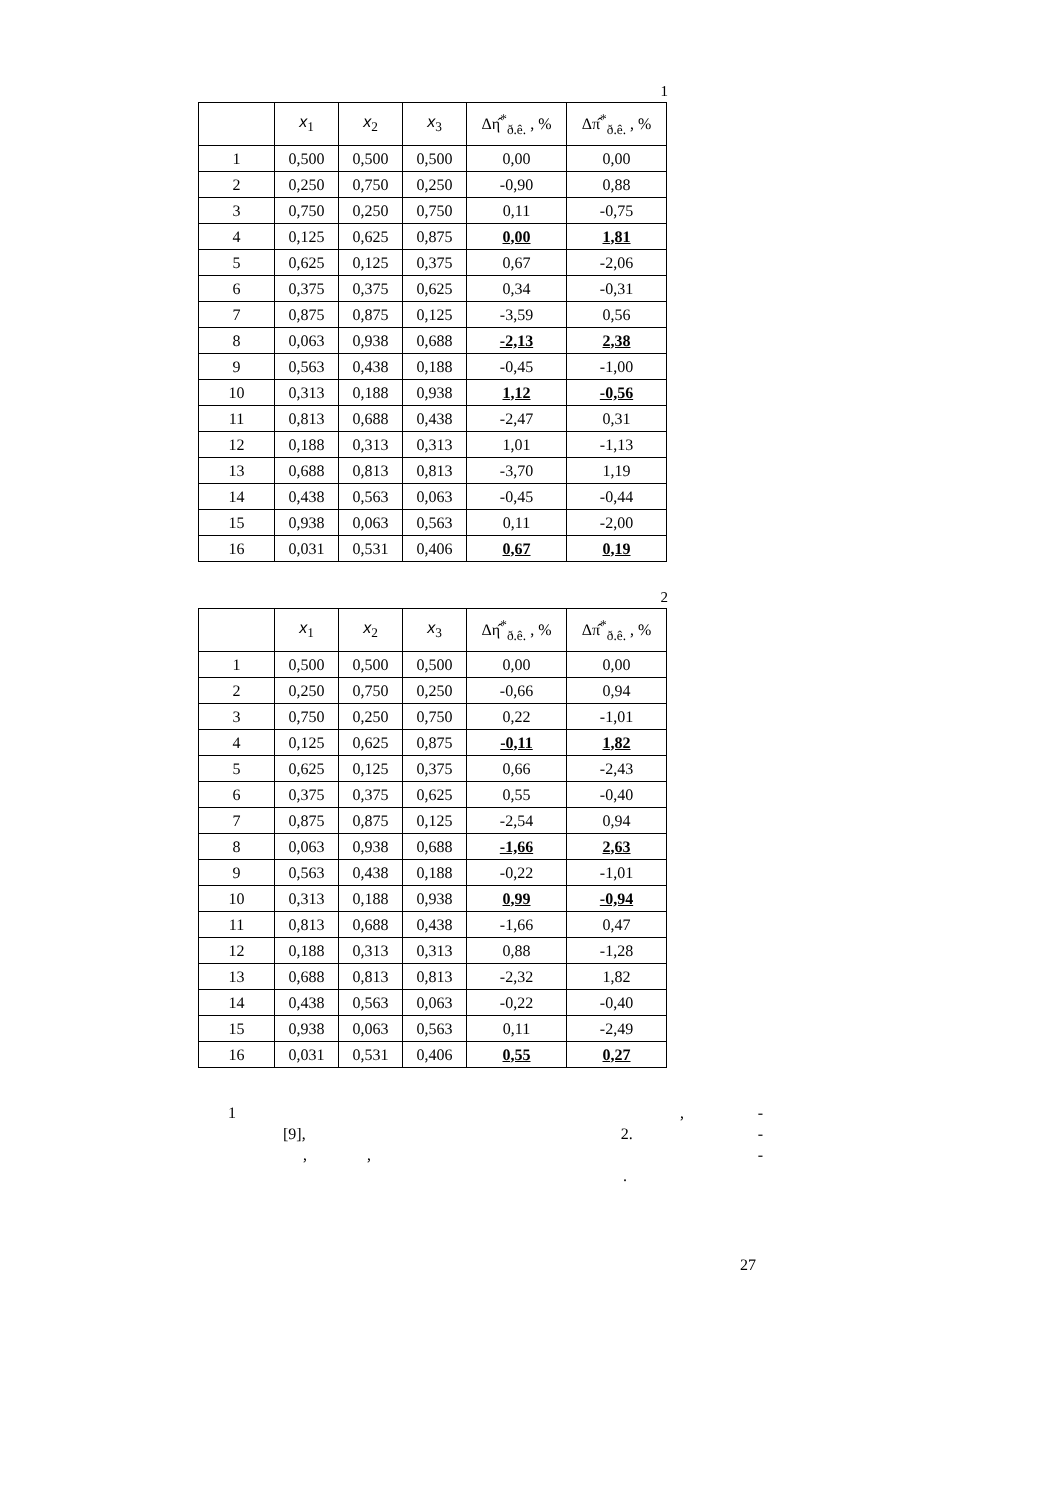1
| | x<sub>1</sub> | x<sub>2</sub> | x<sub>3</sub> | Δη̂<sup>*</sup><sub>ð.ê.</sub> , % | Δπ̂<sup>*</sup><sub>ð.ê.</sub> , % |
| --- | --- | --- | --- | --- | --- |
| 1 | 0,500 | 0,500 | 0,500 | 0,00 | 0,00 |
| 2 | 0,250 | 0,750 | 0,250 | -0,90 | 0,88 |
| 3 | 0,750 | 0,250 | 0,750 | 0,11 | -0,75 |
| 4 | 0,125 | 0,625 | 0,875 | 0,00 | 1,81 |
| 5 | 0,625 | 0,125 | 0,375 | 0,67 | -2,06 |
| 6 | 0,375 | 0,375 | 0,625 | 0,34 | -0,31 |
| 7 | 0,875 | 0,875 | 0,125 | -3,59 | 0,56 |
| 8 | 0,063 | 0,938 | 0,688 | -2,13 | 2,38 |
| 9 | 0,563 | 0,438 | 0,188 | -0,45 | -1,00 |
| 10 | 0,313 | 0,188 | 0,938 | 1,12 | -0,56 |
| 11 | 0,813 | 0,688 | 0,438 | -2,47 | 0,31 |
| 12 | 0,188 | 0,313 | 0,313 | 1,01 | -1,13 |
| 13 | 0,688 | 0,813 | 0,813 | -3,70 | 1,19 |
| 14 | 0,438 | 0,563 | 0,063 | -0,45 | -0,44 |
| 15 | 0,938 | 0,063 | 0,563 | 0,11 | -2,00 |
| 16 | 0,031 | 0,531 | 0,406 | 0,67 | 0,19 |
2
| | x<sub>1</sub> | x<sub>2</sub> | x<sub>3</sub> | Δη̂<sup>*</sup><sub>ð.ê.</sub> , % | Δπ̂<sup>*</sup><sub>ð.ê.</sub> , % |
| --- | --- | --- | --- | --- | --- |
| 1 | 0,500 | 0,500 | 0,500 | 0,00 | 0,00 |
| 2 | 0,250 | 0,750 | 0,250 | -0,66 | 0,94 |
| 3 | 0,750 | 0,250 | 0,750 | 0,22 | -1,01 |
| 4 | 0,125 | 0,625 | 0,875 | -0,11 | 1,82 |
| 5 | 0,625 | 0,125 | 0,375 | 0,66 | -2,43 |
| 6 | 0,375 | 0,375 | 0,625 | 0,55 | -0,40 |
| 7 | 0,875 | 0,875 | 0,125 | -2,54 | 0,94 |
| 8 | 0,063 | 0,938 | 0,688 | -1,66 | 2,63 |
| 9 | 0,563 | 0,438 | 0,188 | -0,22 | -1,01 |
| 10 | 0,313 | 0,188 | 0,938 | 0,99 | -0,94 |
| 11 | 0,813 | 0,688 | 0,438 | -1,66 | 0,47 |
| 12 | 0,188 | 0,313 | 0,313 | 0,88 | -1,28 |
| 13 | 0,688 | 0,813 | 0,813 | -2,32 | 1,82 |
| 14 | 0,438 | 0,563 | 0,063 | -0,22 | -0,40 |
| 15 | 0,938 | 0,063 | 0,563 | 0,11 | -2,49 |
| 16 | 0,031 | 0,531 | 0,406 | 0,55 | 0,27 |
1 , -
[9], 2. -
,, -
.
27